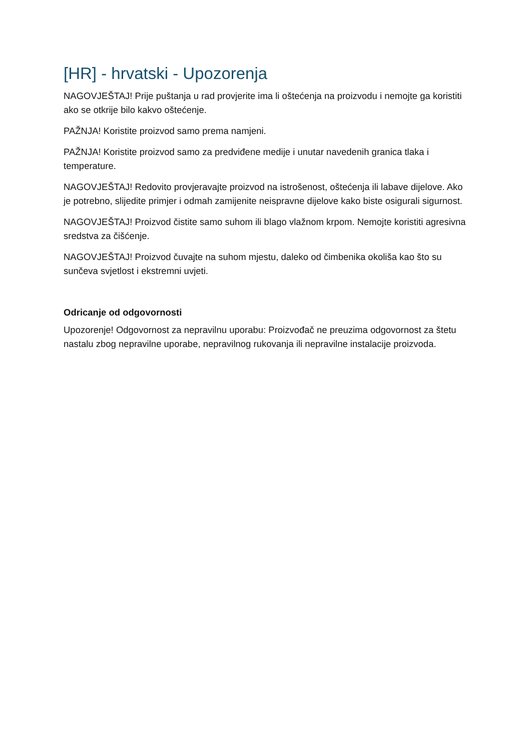[HR] - hrvatski - Upozorenja
NAGOVJEŠTAJ! Prije puštanja u rad provjerite ima li oštećenja na proizvodu i nemojte ga koristiti ako se otkrije bilo kakvo oštećenje.
PAŽNJA! Koristite proizvod samo prema namjeni.
PAŽNJA! Koristite proizvod samo za predviđene medije i unutar navedenih granica tlaka i temperature.
NAGOVJEŠTAJ! Redovito provjeravajte proizvod na istrošenost, oštećenja ili labave dijelove. Ako je potrebno, slijedite primjer i odmah zamijenite neispravne dijelove kako biste osigurali sigurnost.
NAGOVJEŠTAJ! Proizvod čistite samo suhom ili blago vlažnom krpom. Nemojte koristiti agresivna sredstva za čišćenje.
NAGOVJEŠTAJ! Proizvod čuvajte na suhom mjestu, daleko od čimbenika okoliša kao što su sunčeva svjetlost i ekstremni uvjeti.
Odricanje od odgovornosti
Upozorenje! Odgovornost za nepravilnu uporabu: Proizvođač ne preuzima odgovornost za štetu nastalu zbog nepravilne uporabe, nepravilnog rukovanja ili nepravilne instalacije proizvoda.